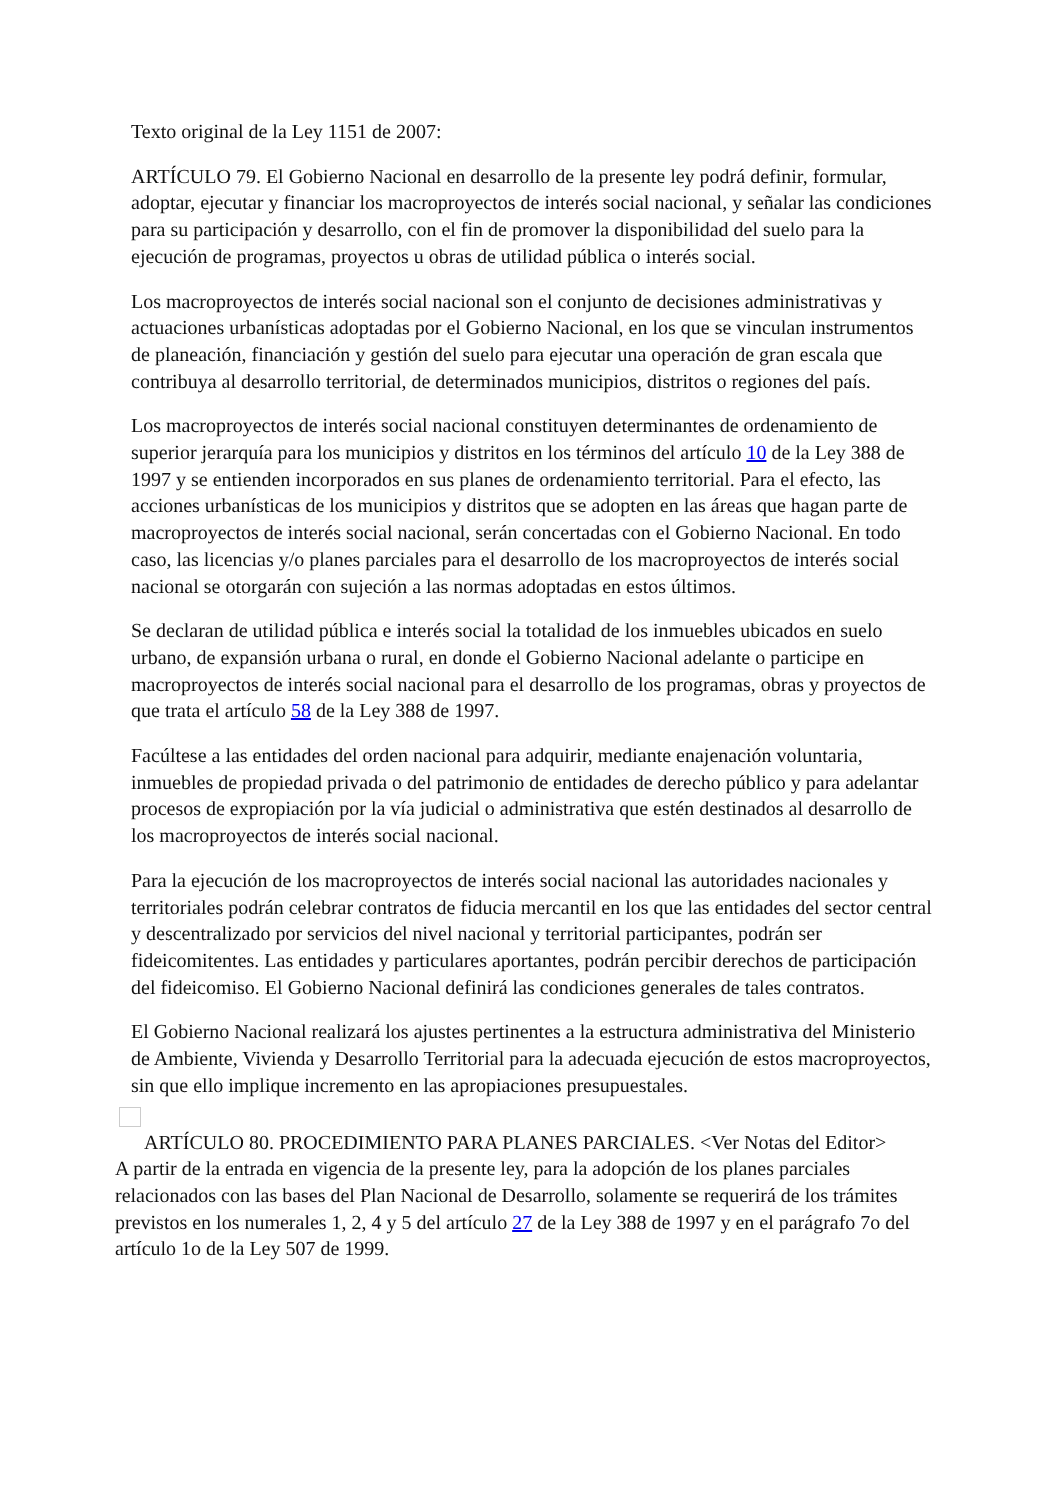Texto original de la Ley 1151 de 2007:
ARTÍCULO 79. El Gobierno Nacional en desarrollo de la presente ley podrá definir, formular, adoptar, ejecutar y financiar los macroproyectos de interés social nacional, y señalar las condiciones para su participación y desarrollo, con el fin de promover la disponibilidad del suelo para la ejecución de programas, proyectos u obras de utilidad pública o interés social.
Los macroproyectos de interés social nacional son el conjunto de decisiones administrativas y actuaciones urbanísticas adoptadas por el Gobierno Nacional, en los que se vinculan instrumentos de planeación, financiación y gestión del suelo para ejecutar una operación de gran escala que contribuya al desarrollo territorial, de determinados municipios, distritos o regiones del país.
Los macroproyectos de interés social nacional constituyen determinantes de ordenamiento de superior jerarquía para los municipios y distritos en los términos del artículo 10 de la Ley 388 de 1997 y se entienden incorporados en sus planes de ordenamiento territorial. Para el efecto, las acciones urbanísticas de los municipios y distritos que se adopten en las áreas que hagan parte de macroproyectos de interés social nacional, serán concertadas con el Gobierno Nacional. En todo caso, las licencias y/o planes parciales para el desarrollo de los macroproyectos de interés social nacional se otorgarán con sujeción a las normas adoptadas en estos últimos.
Se declaran de utilidad pública e interés social la totalidad de los inmuebles ubicados en suelo urbano, de expansión urbana o rural, en donde el Gobierno Nacional adelante o participe en macroproyectos de interés social nacional para el desarrollo de los programas, obras y proyectos de que trata el artículo 58 de la Ley 388 de 1997.
Facúltese a las entidades del orden nacional para adquirir, mediante enajenación voluntaria, inmuebles de propiedad privada o del patrimonio de entidades de derecho público y para adelantar procesos de expropiación por la vía judicial o administrativa que estén destinados al desarrollo de los macroproyectos de interés social nacional.
Para la ejecución de los macroproyectos de interés social nacional las autoridades nacionales y territoriales podrán celebrar contratos de fiducia mercantil en los que las entidades del sector central y descentralizado por servicios del nivel nacional y territorial participantes, podrán ser fideicomitentes. Las entidades y particulares aportantes, podrán percibir derechos de participación del fideicomiso. El Gobierno Nacional definirá las condiciones generales de tales contratos.
El Gobierno Nacional realizará los ajustes pertinentes a la estructura administrativa del Ministerio de Ambiente, Vivienda y Desarrollo Territorial para la adecuada ejecución de estos macroproyectos, sin que ello implique incremento en las apropiaciones presupuestales.
ARTÍCULO 80. PROCEDIMIENTO PARA PLANES PARCIALES. <Ver Notas del Editor>
A partir de la entrada en vigencia de la presente ley, para la adopción de los planes parciales relacionados con las bases del Plan Nacional de Desarrollo, solamente se requerirá de los trámites previstos en los numerales 1, 2, 4 y 5 del artículo 27 de la Ley 388 de 1997 y en el parágrafo 7o del artículo 1o de la Ley 507 de 1999.